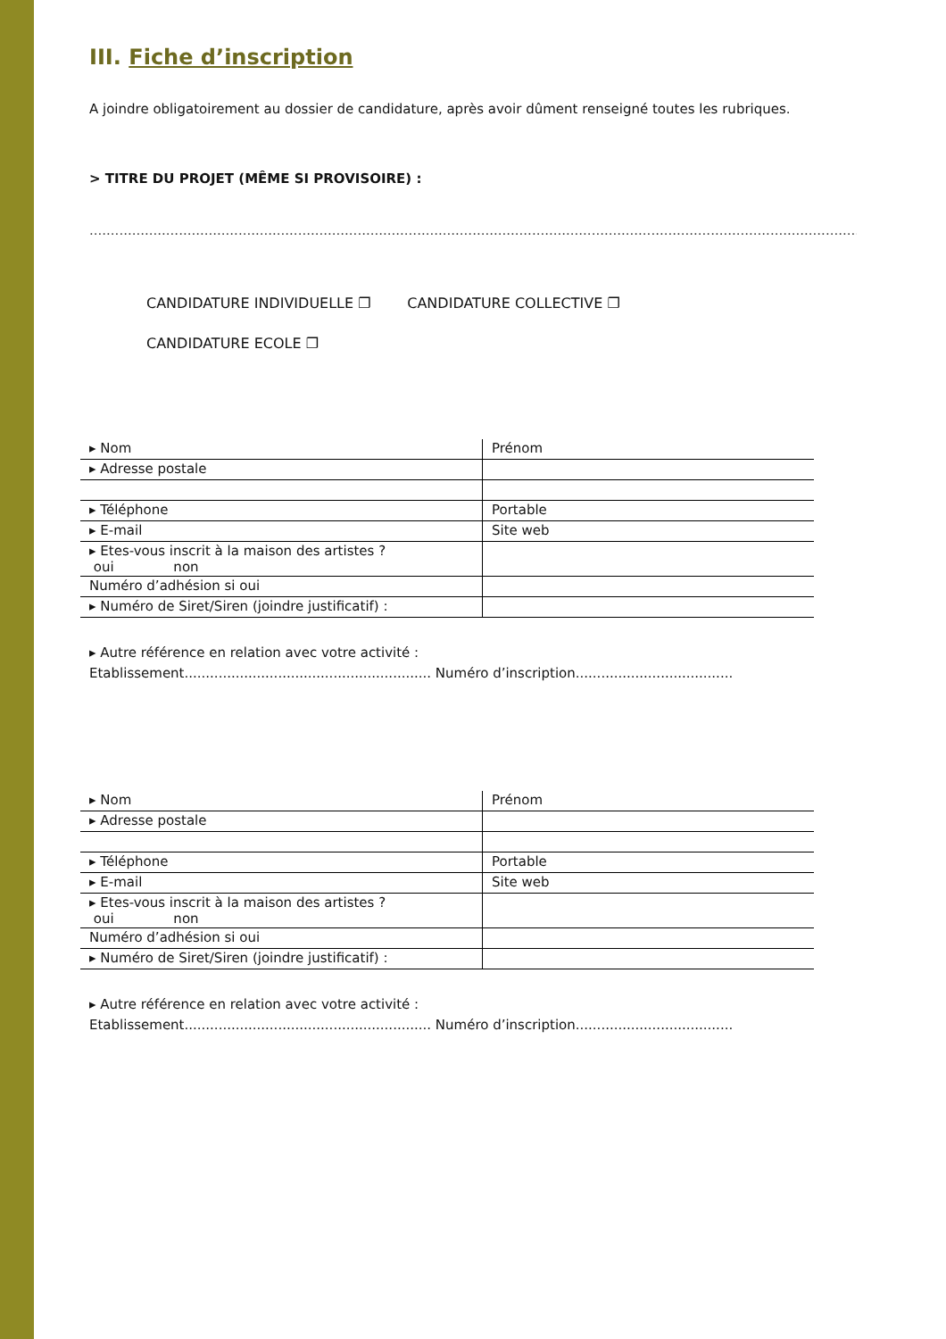III. Fiche d’inscription
A joindre obligatoirement au dossier de candidature, après avoir dûment renseigné toutes les rubriques.
> TITRE DU PROJET (MÊME SI PROVISOIRE) :
..........................................................................................................................................................................................
CANDIDATURE INDIVIDUELLE ❐ CANDIDATURE COLLECTIVE ❐
CANDIDATURE ECOLE ❐
| ▸ Nom | Prénom |
| ▸ Adresse postale | |
| ▸ Téléphone | Portable |
| ▸ E-mail | Site web |
| ▸ Etes-vous inscrit à la maison des artistes ? oui non | |
| Numéro d’adhésion si oui | |
| ▸ Numéro de Siret/Siren (joindre justificatif) : | |
▸ Autre référence en relation avec votre activité :
Etablissement.......................................................... Numéro d’inscription.....................................
| ▸ Nom | Prénom |
| ▸ Adresse postale | |
| ▸ Téléphone | Portable |
| ▸ E-mail | Site web |
| ▸ Etes-vous inscrit à la maison des artistes ? oui non | |
| Numéro d’adhésion si oui | |
| ▸ Numéro de Siret/Siren (joindre justificatif) : | |
▸ Autre référence en relation avec votre activité :
Etablissement.......................................................... Numéro d’inscription.....................................